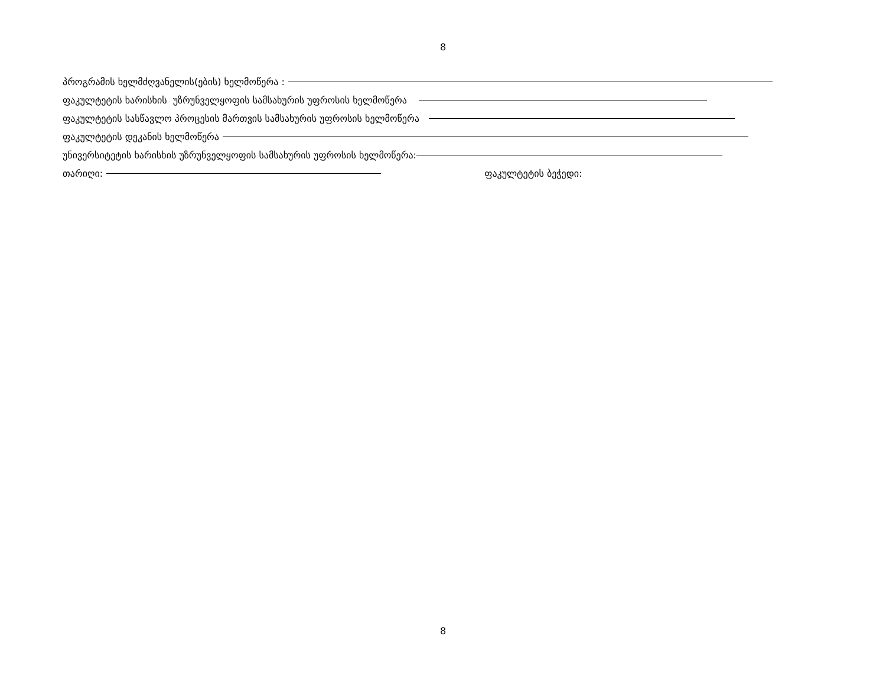8
პროგრამის ხელმძღვანელის(ების) ხელმოწერა :
ფაკულტეტის ხარისხის უზრუნველყოფის სამსახურის უფროსის ხელმოწერა
ფაკულტეტის სასწავლო პროცესის მართვის სამსახურის უფროსის ხელმოწერა
ფაკულტეტის დეკანის ხელმოწერა
უნივერსიტეტის ხარისხის უზრუნველყოფის სამსახურის უფროსის ხელმოწერა:
თარიღი: ფაკულტეტის ბეჭედი:
8